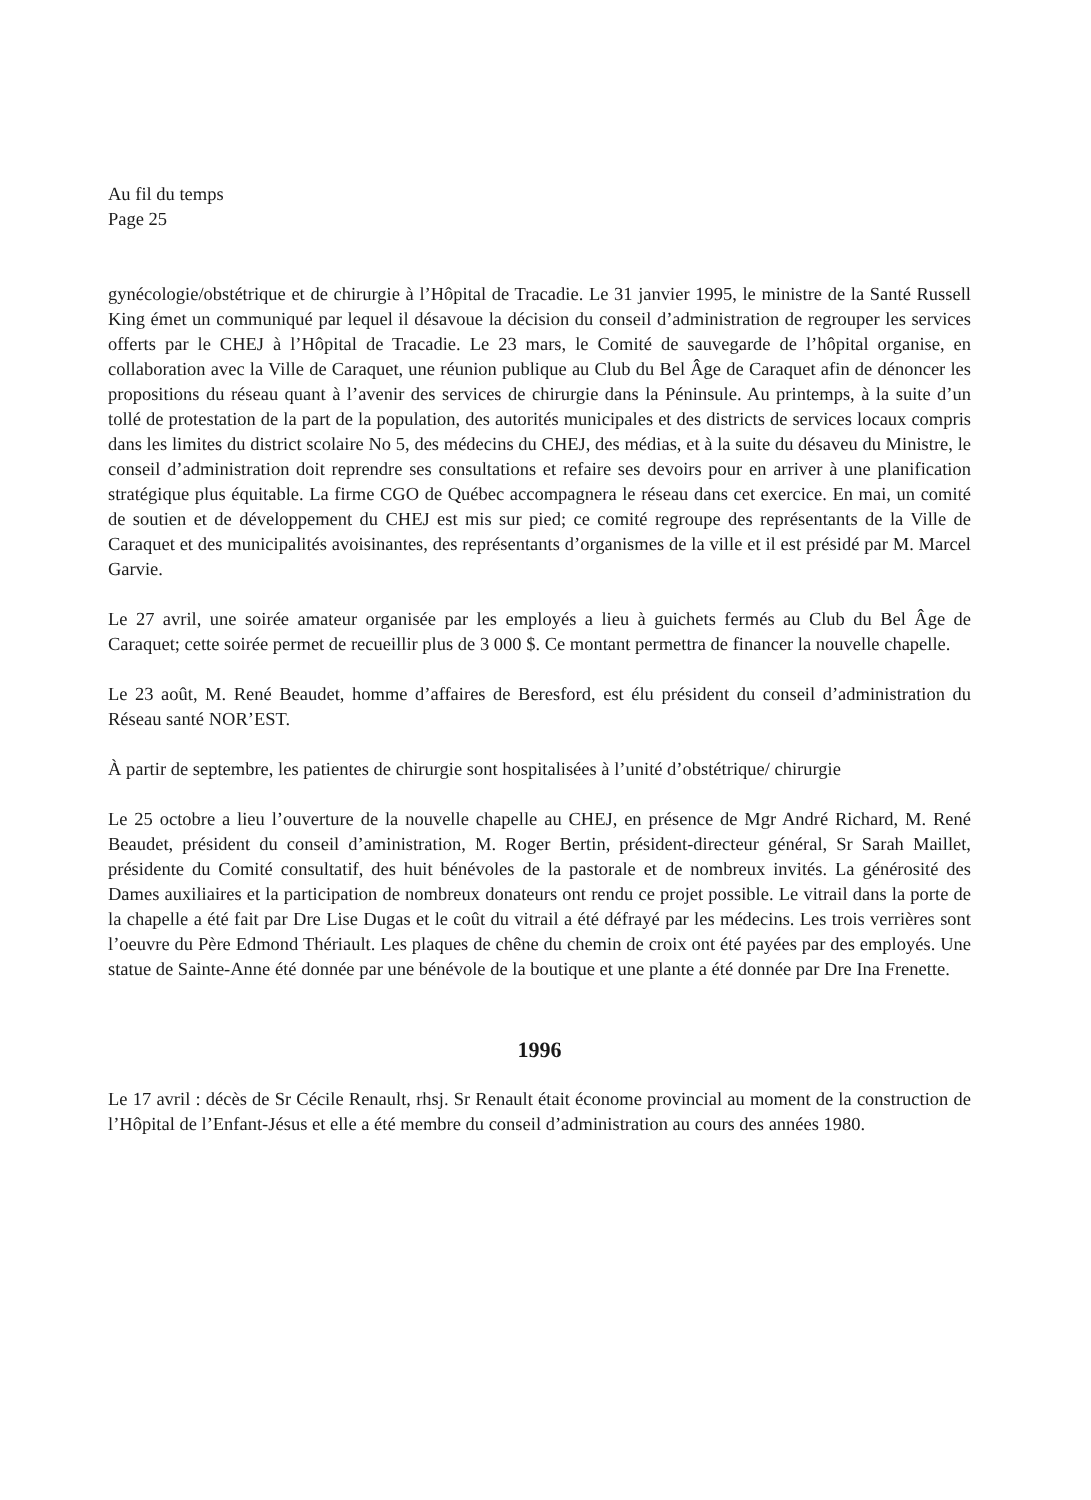Au fil du temps
Page 25
gynécologie/obstétrique et de chirurgie à l’Hôpital de Tracadie. Le 31 janvier 1995, le ministre de la Santé Russell King émet un communiqué par lequel il désavoue la décision du conseil d’administration de regrouper les services offerts par le CHEJ à l’Hôpital de Tracadie. Le 23 mars, le Comité de sauvegarde de l’hôpital organise, en collaboration avec la Ville de Caraquet, une réunion publique au Club du Bel Âge de Caraquet afin de dénoncer les propositions du réseau quant à l’avenir des services de chirurgie dans la Péninsule. Au printemps, à la suite d’un tollé de protestation de la part de la population, des autorités municipales et des districts de services locaux compris dans les limites du district scolaire No 5, des médecins du CHEJ, des médias, et à la suite du désaveu du Ministre, le conseil d’administration doit reprendre ses consultations et refaire ses devoirs pour en arriver à une planification stratégique plus équitable. La firme CGO de Québec accompagnera le réseau dans cet exercice. En mai, un comité de soutien et de développement du CHEJ est mis sur pied; ce comité regroupe des représentants de la Ville de Caraquet et des municipalités avoisinantes, des représentants d’organismes de la ville et il est présidé par M. Marcel Garvie.
Le 27 avril, une soirée amateur organisée par les employés a lieu à guichets fermés au Club du Bel Âge de Caraquet; cette soirée permet de recueillir plus de 3 000 $. Ce montant permettra de financer la nouvelle chapelle.
Le 23 août, M. René Beaudet, homme d’affaires de Beresford, est élu président du conseil d’administration du Réseau santé NOR’EST.
À partir de septembre, les patientes de chirurgie sont hospitalisées à l’unité d’obstétrique/ chirurgie
Le 25 octobre a lieu l’ouverture de la nouvelle chapelle au CHEJ, en présence de Mgr André Richard, M. René Beaudet, président du conseil d’aministration, M. Roger Bertin, président-directeur général, Sr Sarah Maillet, présidente du Comité consultatif, des huit bénévoles de la pastorale et de nombreux invités. La générosité des Dames auxiliaires et la participation de nombreux donateurs ont rendu ce projet possible. Le vitrail dans la porte de la chapelle a été fait par Dre Lise Dugas et le coût du vitrail a été défrayé par les médecins. Les trois verrières sont l’oeuvre du Père Edmond Thériault. Les plaques de chêne du chemin de croix ont été payées par des employés. Une statue de Sainte-Anne été donnée par une bénévole de la boutique et une plante a été donnée par Dre Ina Frenette.
1996
Le 17 avril : décès de Sr Cécile Renault, rhsj. Sr Renault était économe provincial au moment de la construction de l’Hôpital de l’Enfant-Jésus et elle a été membre du conseil d’administration au cours des années 1980.